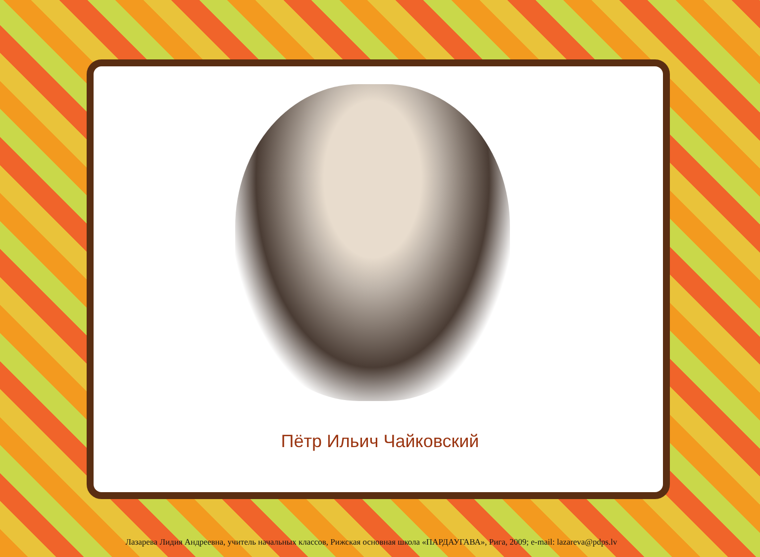Пётр Ильич Чайковский
Лазарева Лидия Андреевна, учитель начальных классов, Рижская основная школа «ПАРДАУГАВА», Рига, 2009; e-mail: lazareva@pdps.lv